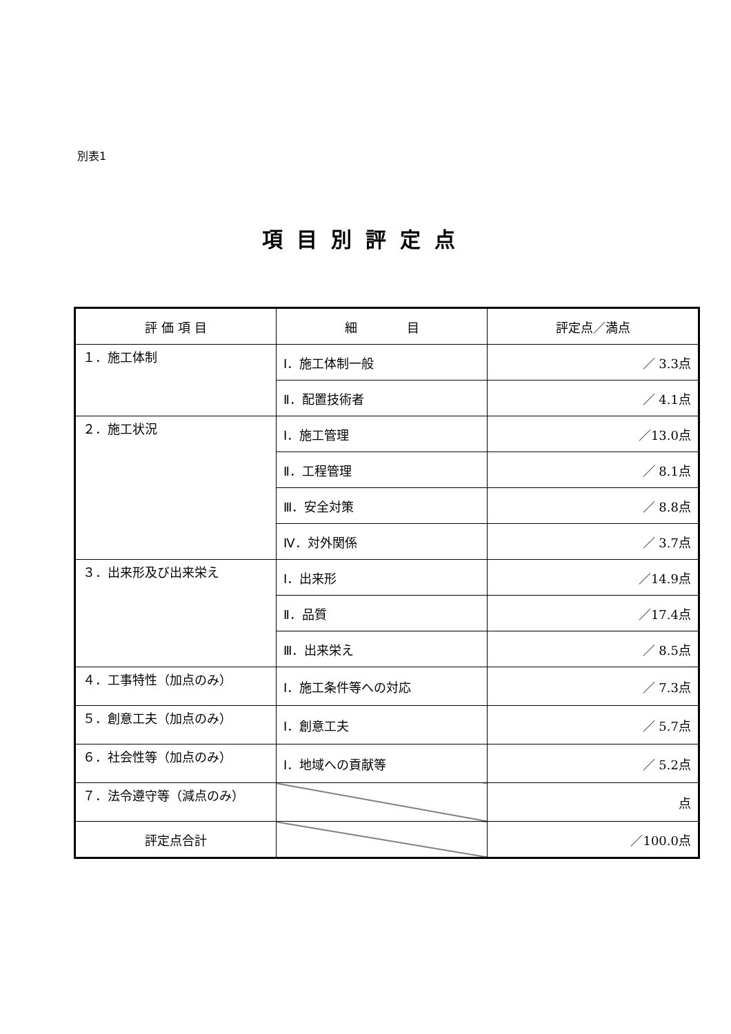別表1
項目別評定点
| 評 価 項 目 | 細 目 | 評定点／満点 |
| --- | --- | --- |
| １．施工体制 | Ⅰ．施工体制一般 | ／ 3.3点 |
| | Ⅱ．配置技術者 | ／ 4.1点 |
| ２．施工状況 | Ⅰ．施工管理 | ／13.0点 |
| | Ⅱ．工程管理 | ／ 8.1点 |
| | Ⅲ．安全対策 | ／ 8.8点 |
| | Ⅳ．対外関係 | ／ 3.7点 |
| ３．出来形及び出来栄え | Ⅰ．出来形 | ／14.9点 |
| | Ⅱ．品質 | ／17.4点 |
| | Ⅲ．出来栄え | ／ 8.5点 |
| ４．工事特性（加点のみ） | Ⅰ．施工条件等への対応 | ／ 7.3点 |
| ５．創意工夫（加点のみ） | Ⅰ．創意工夫 | ／ 5.7点 |
| ６．社会性等（加点のみ） | Ⅰ．地域への貢献等 | ／ 5.2点 |
| ７．法令遵守等（減点のみ） | | 点 |
| 評定点合計 | | ／100.0点 |